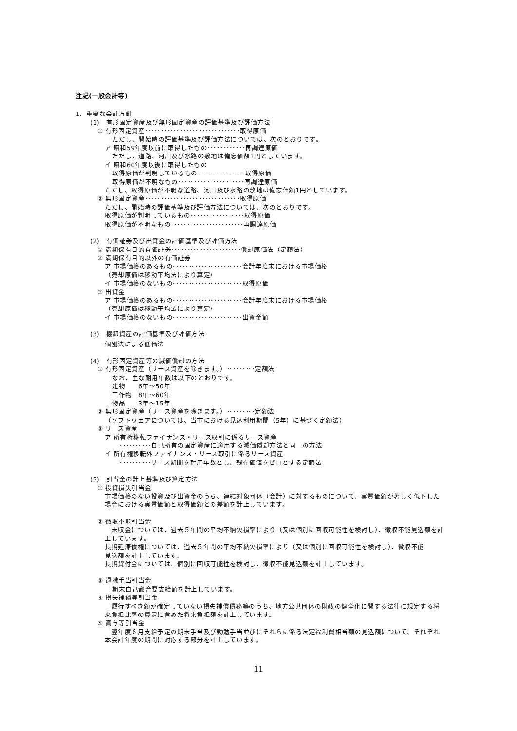注記(一般会計等)
1．重要な会計方針
(1)　有形固定資産及び無形固定資産の評価基準及び評価方法
① 有形固定資産･･････････････････････････････取得原価
ただし、開始時の評価基準及び評価方法については、次のとおりです。
ア 昭和59年度以前に取得したもの････････････再調達原価
ただし、道路、河川及び水路の敷地は備忘価額1円としています。
イ 昭和60年度以後に取得したもの
取得原価が判明しているもの･･･････････････取得原価
取得原価が不明なもの･････････････････････再調達原価
ただし、取得原価が不明な道路、河川及び水路の敷地は備忘価額1円としています。
② 無形固定資産･･････････････････････････････取得原価
ただし、開始時の評価基準及び評価方法については、次のとおりです。
取得原価が判明しているもの･････････････････取得原価
取得原価が不明なもの･･･････････････････････再調達原価
(2)　有価証券及び出資金の評価基準及び評価方法
① 満期保有目的有価証券･･････････････････････償却原価法（定額法）
② 満期保有目的以外の有価証券
ア 市場価格のあるもの･･････････････････････会計年度末における市場価格
（売却原価は移動平均法により算定）
イ 市場価格のないもの･･････････････････････取得原価
③ 出資金
ア 市場価格のあるもの･･････････････････････会計年度末における市場価格
（売却原価は移動平均法により算定）
イ 市場価格のないもの･･････････････････････出資金額
(3)　棚卸資産の評価基準及び評価方法
個別法による低価法
(4)　有形固定資産等の減価償却の方法
① 有形固定資産（リース資産を除きます。）･････････定額法
なお、主な耐用年数は以下のとおりです。
建物　　6年～50年
工作物　8年～60年
物品　　3年～15年
② 無形固定資産（リース資産を除きます。）･････････定額法
（ソフトウェアについては、当市における見込利用期間（5年）に基づく定額法）
③ リース資産
ア 所有権移転ファイナンス・リース取引に係るリース資産
･･････････自己所有の固定資産に適用する減価償却方法と同一の方法
イ 所有権移転外ファイナンス・リース取引に係るリース資産
･･････････リース期間を耐用年数とし、残存価値をゼロとする定額法
(5)　引当金の計上基準及び算定方法
① 投資損失引当金
市場価格のない投資及び出資金のうち、連結対象団体（会計）に対するものについて、実質価額が著しく低下した場合における実質価額と取得価額との差額を計上しています。
② 徴収不能引当金
　未収金については、過去５年間の平均不納欠損率により（又は個別に回収可能性を検討し）、徴収不能見込額を計上しています。
長期延滞債権については、過去５年間の平均不納欠損率により（又は個別に回収可能性を検討し）、徴収不能見込額を計上しています。
長期貸付金については、個別に回収可能性を検討し、徴収不能見込額を計上しています。
③ 退職手当引当金
期末自己都合要支給額を計上しています。
④ 損失補償等引当金
　履行すべき額が確定していない損失補償債務等のうち、地方公共団体の財政の健全化に関する法律に規定する将来負担比率の算定に含めた将来負担額を計上しています。
⑤ 賞与等引当金
　翌年度６月支給予定の期末手当及び勤勉手当並びにそれらに係る法定福利費相当額の見込額について、それぞれ本会計年度の期間に対応する部分を計上しています。
11